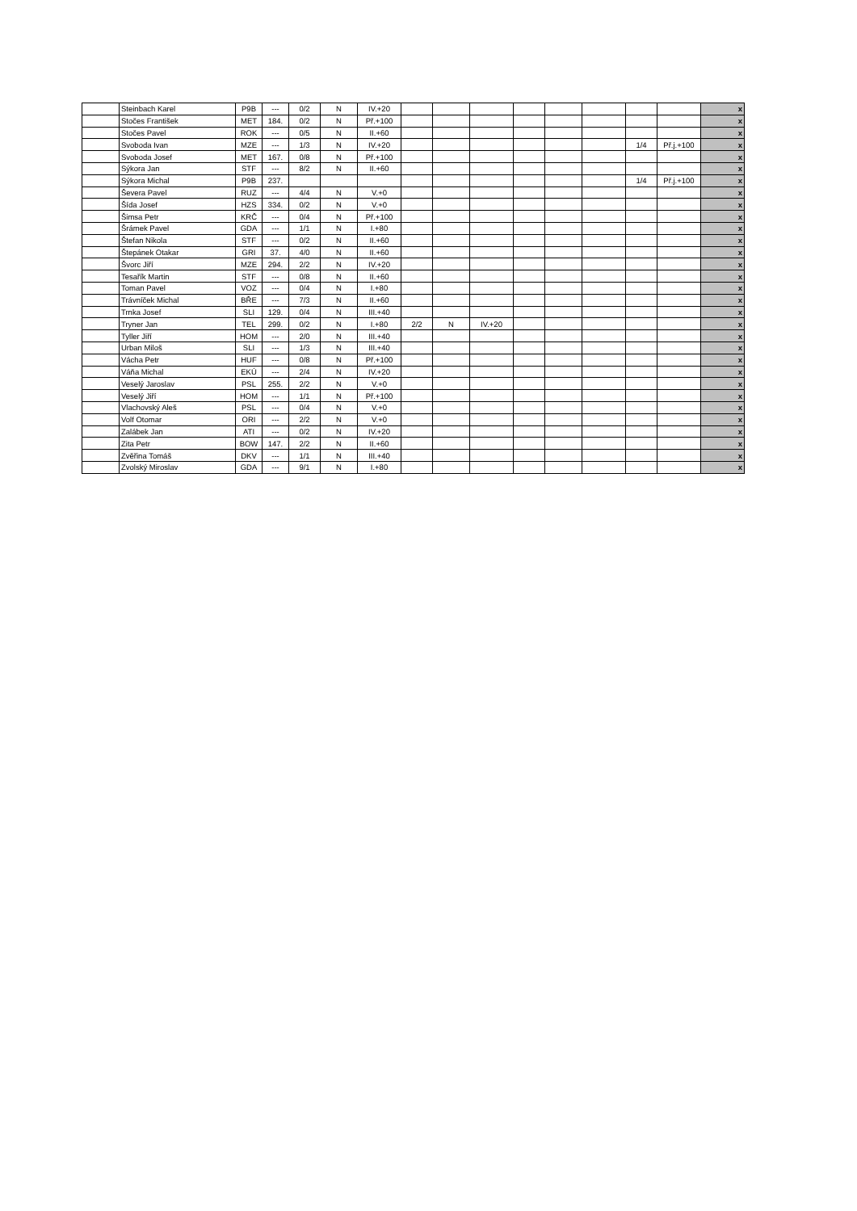| | Steinbach Karel | P9B | --- | 0/2 | N | IV.+20 | | | | | | | | | x |
| | Stočes František | MET | 184. | 0/2 | N | Př.+100 | | | | | | | | | x |
| | Stočes Pavel | ROK | --- | 0/5 | N | II.+60 | | | | | | | | | x |
| | Svoboda Ivan | MZE | --- | 1/3 | N | IV.+20 | | | | | | | 1/4 | Př.j.+100 | x |
| | Svoboda Josef | MET | 167. | 0/8 | N | Př.+100 | | | | | | | | | x |
| | Sýkora Jan | STF | --- | 8/2 | N | II.+60 | | | | | | | | | x |
| | Sýkora Michal | P9B | 237. | | | | | | | | | | 1/4 | Př.j.+100 | x |
| | Ševera Pavel | RUZ | --- | 4/4 | N | V.+0 | | | | | | | | | x |
| | Šída Josef | HZS | 334. | 0/2 | N | V.+0 | | | | | | | | | x |
| | Šimsa Petr | KRČ | --- | 0/4 | N | Př.+100 | | | | | | | | | x |
| | Šrámek Pavel | GDA | --- | 1/1 | N | I.+80 | | | | | | | | | x |
| | Štefan Nikola | STF | --- | 0/2 | N | II.+60 | | | | | | | | | x |
| | Štepánek Otakar | GRI | 37. | 4/0 | N | II.+60 | | | | | | | | | x |
| | Švorc Jiří | MZE | 294. | 2/2 | N | IV.+20 | | | | | | | | | x |
| | Tesařík Martin | STF | --- | 0/8 | N | II.+60 | | | | | | | | | x |
| | Toman Pavel | VOZ | --- | 0/4 | N | I.+80 | | | | | | | | | x |
| | Trávníček Michal | BŘE | --- | 7/3 | N | II.+60 | | | | | | | | | x |
| | Trnka Josef | SLI | 129. | 0/4 | N | III.+40 | | | | | | | | | x |
| | Tryner Jan | TEL | 299. | 0/2 | N | I.+80 | 2/2 | N | IV.+20 | | | | | | x |
| | Tyller Jiří | HOM | --- | 2/0 | N | III.+40 | | | | | | | | | x |
| | Urban Miloš | SLI | --- | 1/3 | N | III.+40 | | | | | | | | | x |
| | Vácha Petr | HUF | --- | 0/8 | N | Př.+100 | | | | | | | | | x |
| | Váňa Michal | EKÚ | --- | 2/4 | N | IV.+20 | | | | | | | | | x |
| | Veselý Jaroslav | PSL | 255. | 2/2 | N | V.+0 | | | | | | | | | x |
| | Veselý Jiří | HOM | --- | 1/1 | N | Př.+100 | | | | | | | | | x |
| | Vlachovský Aleš | PSL | --- | 0/4 | N | V.+0 | | | | | | | | | x |
| | Volf Otomar | ORI | --- | 2/2 | N | V.+0 | | | | | | | | | x |
| | Zalábek Jan | ATI | --- | 0/2 | N | IV.+20 | | | | | | | | | x |
| | Zita Petr | BOW | 147. | 2/2 | N | II.+60 | | | | | | | | | x |
| | Zvěřina Tomáš | DKV | --- | 1/1 | N | III.+40 | | | | | | | | | x |
| | Zvolský Miroslav | GDA | --- | 9/1 | N | I.+80 | | | | | | | | | x |